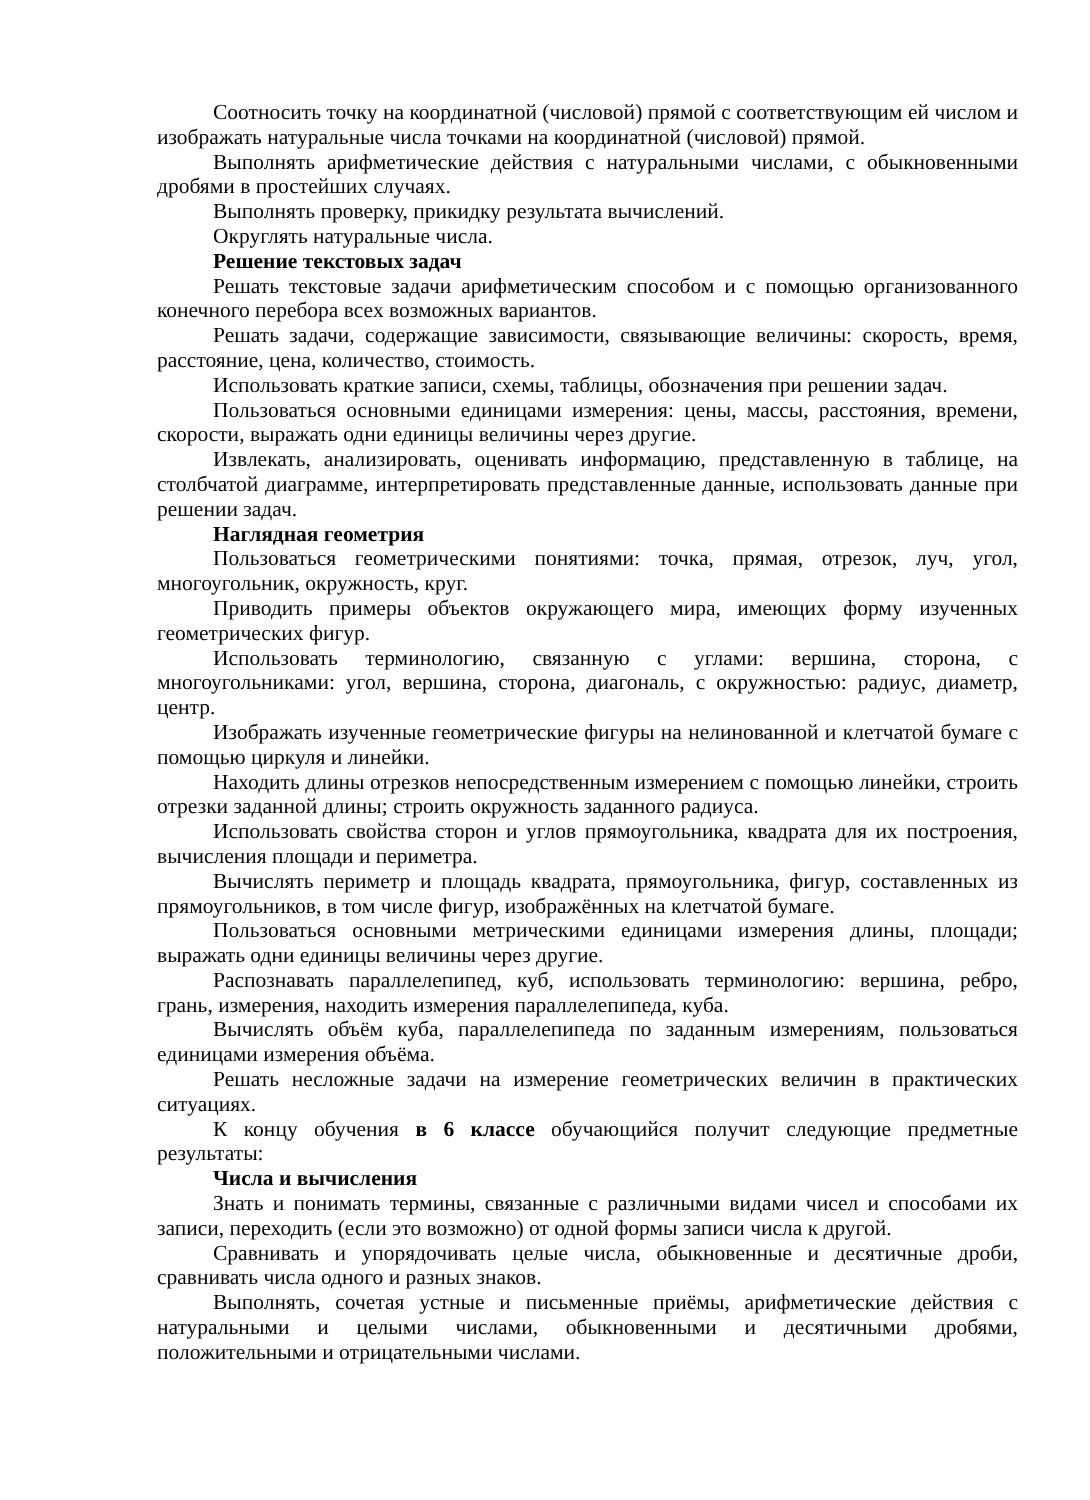Соотносить точку на координатной (числовой) прямой с соответствующим ей числом и изображать натуральные числа точками на координатной (числовой) прямой.
Выполнять арифметические действия с натуральными числами, с обыкновенными дробями в простейших случаях.
Выполнять проверку, прикидку результата вычислений.
Округлять натуральные числа.
Решение текстовых задач
Решать текстовые задачи арифметическим способом и с помощью организованного конечного перебора всех возможных вариантов.
Решать задачи, содержащие зависимости, связывающие величины: скорость, время, расстояние, цена, количество, стоимость.
Использовать краткие записи, схемы, таблицы, обозначения при решении задач.
Пользоваться основными единицами измерения: цены, массы, расстояния, времени, скорости, выражать одни единицы величины через другие.
Извлекать, анализировать, оценивать информацию, представленную в таблице, на столбчатой диаграмме, интерпретировать представленные данные, использовать данные при решении задач.
Наглядная геометрия
Пользоваться геометрическими понятиями: точка, прямая, отрезок, луч, угол, многоугольник, окружность, круг.
Приводить примеры объектов окружающего мира, имеющих форму изученных геометрических фигур.
Использовать терминологию, связанную с углами: вершина, сторона, с многоугольниками: угол, вершина, сторона, диагональ, с окружностью: радиус, диаметр, центр.
Изображать изученные геометрические фигуры на нелинованной и клетчатой бумаге с помощью циркуля и линейки.
Находить длины отрезков непосредственным измерением с помощью линейки, строить отрезки заданной длины; строить окружность заданного радиуса.
Использовать свойства сторон и углов прямоугольника, квадрата для их построения, вычисления площади и периметра.
Вычислять периметр и площадь квадрата, прямоугольника, фигур, составленных из прямоугольников, в том числе фигур, изображённых на клетчатой бумаге.
Пользоваться основными метрическими единицами измерения длины, площади; выражать одни единицы величины через другие.
Распознавать параллелепипед, куб, использовать терминологию: вершина, ребро, грань, измерения, находить измерения параллелепипеда, куба.
Вычислять объём куба, параллелепипеда по заданным измерениям, пользоваться единицами измерения объёма.
Решать несложные задачи на измерение геометрических величин в практических ситуациях.
К концу обучения в 6 классе обучающийся получит следующие предметные результаты:
Числа и вычисления
Знать и понимать термины, связанные с различными видами чисел и способами их записи, переходить (если это возможно) от одной формы записи числа к другой.
Сравнивать и упорядочивать целые числа, обыкновенные и десятичные дроби, сравнивать числа одного и разных знаков.
Выполнять, сочетая устные и письменные приёмы, арифметические действия с натуральными и целыми числами, обыкновенными и десятичными дробями, положительными и отрицательными числами.